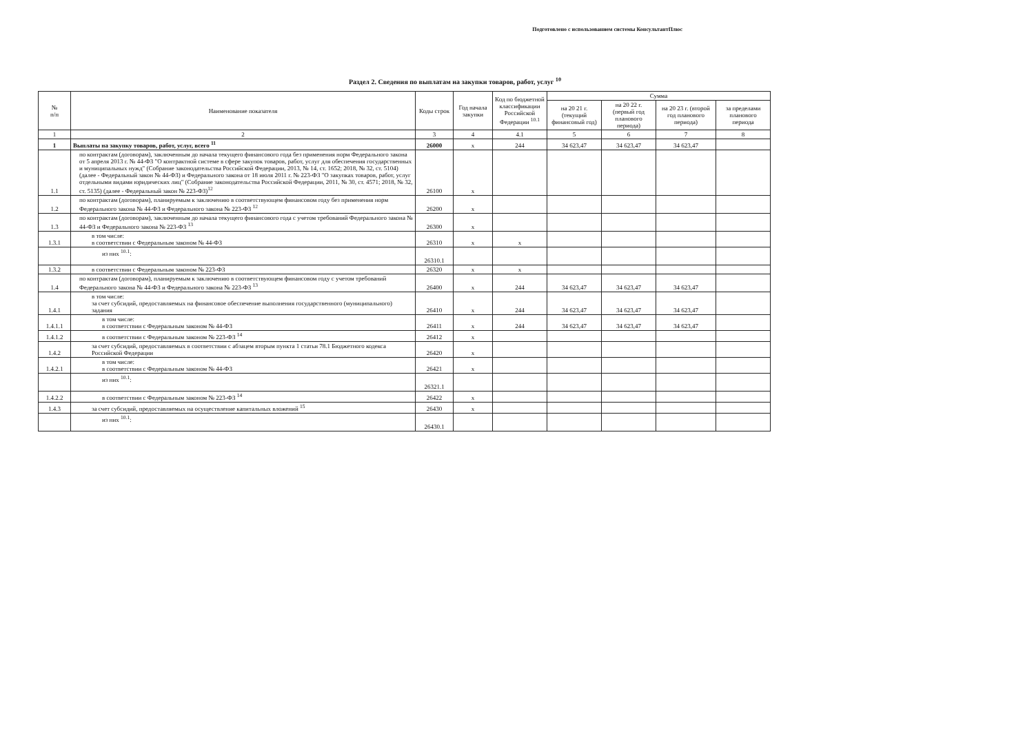Подготовлено с использованием системы КонсультантПлюс
Раздел 2. Сведения по выплатам на закупки товаров, работ, услуг <sup>10</sup>
| № п/п | Наименование показателя | Коды строк | Год начала закупки | Код по бюджетной классификации Российской Федерации <sup>10.1</sup> | Сумма | | | |
| --- | --- | --- | --- | --- | --- | --- | --- | --- |
| | | | | | на 20 21 г. (текущий финансовый год) | на 20 22 г. (первый год планового периода) | на 20 23 г. (второй год планового периода) | за пределами планового периода |
| 1 | 2 | 3 | 4 | 4.1 | 5 | 6 | 7 | 8 |
| 1 | Выплаты на закупку товаров, работ, услуг, всего <sup>11</sup> | 26000 | x | 244 | 34 623,47 | 34 623,47 | 34 623,47 | |
| 1.1 | по контрактам (договорам), заключенным до начала текущего финансового года без применения норм Федерального закона от 5 апреля 2013 г. № 44-ФЗ "О контрактной системе в сфере закупок товаров, работ, услуг для обеспечения государственных и муниципальных нужд" (Собрание законодательства Российской Федерации, 2013, № 14, ст. 1652; 2018, № 32, ст. 5104) (далее - Федеральный закон № 44-ФЗ) и Федерального закона от 18 июля 2011 г. № 223-ФЗ "О закупках товаров, работ, услуг отдельными видами юридических лиц" (Собрание законодательства Российской Федерации, 2011, № 30, ст. 4571; 2018, № 32, ст. 5135) (далее - Федеральный закон № 223-ФЗ)<sup>12</sup> | 26100 | x | | | | | |
| 1.2 | по контрактам (договорам), планируемым к заключению в соответствующем финансовом году без применения норм Федерального закона № 44-ФЗ и Федерального закона № 223-ФЗ <sup>12</sup> | 26200 | x | | | | | |
| 1.3 | по контрактам (договорам), заключенным до начала текущего финансового года с учетом требований Федерального закона № 44-ФЗ и Федерального закона № 223-ФЗ <sup>13</sup> | 26300 | x | | | | | |
| 1.3.1 | в том числе: в соответствии с Федеральным законом № 44-ФЗ | 26310 | x | x | | | | |
| | из них <sup>10.1</sup>: | 26310.1 | | | | | | |
| 1.3.2 | в соответствии с Федеральным законом № 223-ФЗ | 26320 | x | x | | | | |
| 1.4 | по контрактам (договорам), планируемым к заключению в соответствующем финансовом году с учетом требований Федерального закона № 44-ФЗ и Федерального закона № 223-ФЗ <sup>13</sup> | 26400 | x | 244 | 34 623,47 | 34 623,47 | 34 623,47 | |
| 1.4.1 | в том числе: за счет субсидий, предоставляемых на финансовое обеспечение выполнения государственного (муниципального) задания | 26410 | x | 244 | 34 623,47 | 34 623,47 | 34 623,47 | |
| 1.4.1.1 | в том числе: в соответствии с Федеральным законом № 44-ФЗ | 26411 | x | 244 | 34 623,47 | 34 623,47 | 34 623,47 | |
| 1.4.1.2 | в соответствии с Федеральным законом № 223-ФЗ <sup>14</sup> | 26412 | x | | | | | |
| 1.4.2 | за счет субсидий, предоставляемых в соответствии с абзацем вторым пункта 1 статьи 78.1 Бюджетного кодекса Российской Федерации | 26420 | x | | | | | |
| 1.4.2.1 | в том числе: в соответствии с Федеральным законом № 44-ФЗ | 26421 | x | | | | | |
| | из них <sup>10.1</sup>: | 26321.1 | | | | | | |
| 1.4.2.2 | в соответствии с Федеральным законом № 223-ФЗ <sup>14</sup> | 26422 | x | | | | | |
| 1.4.3 | за счет субсидий, предоставляемых на осуществление капитальных вложений <sup>15</sup> | 26430 | x | | | | | |
| | из них <sup>10.1</sup>: | 26430.1 | | | | | | |